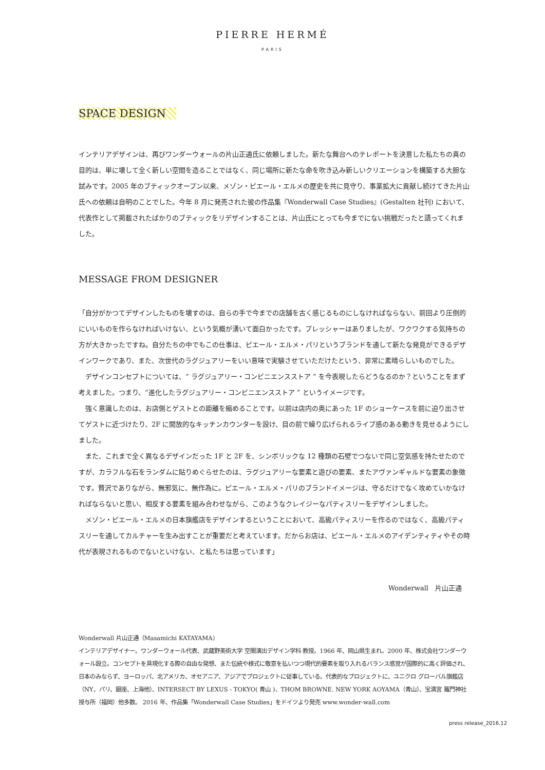PIERRE HERMÉ
PARIS
SPACE DESIGN
インテリアデザインは、再びワンダーウォールの片山正通氏に依頼しました。新たな舞台へのテレポートを決意した私たちの真の目的は、単に壊して全く新しい空間を造ることではなく、同じ場所に新たな命を吹き込み新しいクリエーションを構築する大胆な試みです。2005 年のブティックオープン以来、メゾン・ピエール・エルメの歴史を共に見守り、事業拡大に貢献し続けてきた片山氏への依頼は自明のことでした。今年 8 月に発売された彼の作品集『Wonderwall Case Studies』(Gestalten 社刊) において、代表作として掲載されたばかりのブティックをリデザインすることは、片山氏にとっても今までにない挑戦だったと語ってくれました。
MESSAGE FROM DESIGNER
「自分がかつてデザインしたものを壊すのは、自らの手で今までの店舗を古く感じるものにしなければならない、前回より圧倒的にいいものを作らなければいけない、という気概が湧いて面白かったです。プレッシャーはありましたが、ワクワクする気持ちの方が大きかったですね。自分たちの中でもこの仕事は、ピエール・エルメ・パリというブランドを通して新たな発見ができるデザインワークであり、また、次世代のラグジュアリーをいい意味で実験させていただけたという、非常に素晴らしいものでした。
　デザインコンセプトについては、“ ラグジュアリー・コンビニエンスストア ” を今表現したらどうなるのか？ということをまず考えました。つまり、“進化したラグジュアリー・コンビニエンスストア ” というイメージです。
　強く意識したのは、お店側とゲストとの距離を縮めることです。以前は店内の奥にあった 1F のショーケースを前に迫り出させてゲストに近づけたり、2F に開放的なキッチンカウンターを設け、目の前で繰り広げられるライブ感のある動きを見せるようにしました。
　また、これまで全く異なるデザインだった 1F と 2F を、シンボリックな 12 種類の石壁でつないで同じ空気感を持たせたのですが、カラフルな石をランダムに貼りめぐらせたのは、ラグジュアリーな要素と遊びの要素、またアヴァンギャルドな要素の象徴です。贅沢でありながら、無邪気に、無作為に。ピエール・エルメ・パリのブランドイメージは、守るだけでなく攻めていかなければならないと思い、相反する要素を組み合わせながら、このようなクレイジーなパティスリーをデザインしました。
　メゾン・ピエール・エルメの日本旗艦店をデザインするということにおいて、高級パティスリーを作るのではなく、高級パティスリーを通してカルチャーを生み出すことが重要だと考えています。だからお店は、ピエール・エルメのアイデンティティやその時代が表現されるものでないといけない、と私たちは思っています」
Wonderwall　片山正通
Wonderwall 片山正通（Masamichi KATAYAMA）
インテリアデザイナー。ワンダーウォール代表、武蔵野美術大学 空間演出デザイン学科 教授。1966 年、岡山県生まれ。2000 年、株式会社ワンダーウォール設立。コンセプトを具現化する際の自由な発想、また伝統や様式に敬意を払いつつ現代的要素を取り入れるバランス感覚が国際的に高く評価され、日本のみならず、ヨーロッパ、北アメリカ、オセアニア、アジアでプロジェクトに従事している。代表的なプロジェクトに、ユニクロ グローバル旗艦店（NY、パリ、銀座、上海他）、INTERSECT BY LEXUS - TOKYO( 青山 )、THOM BROWNE. NEW YORK AOYAMA（青山）、宝満宮 竈門神社 授与所（福岡）他多数。 2016 年、作品集「Wonderwall Case Studies」をドイツより発売 www.wonder-wall.com
press release_2016.12